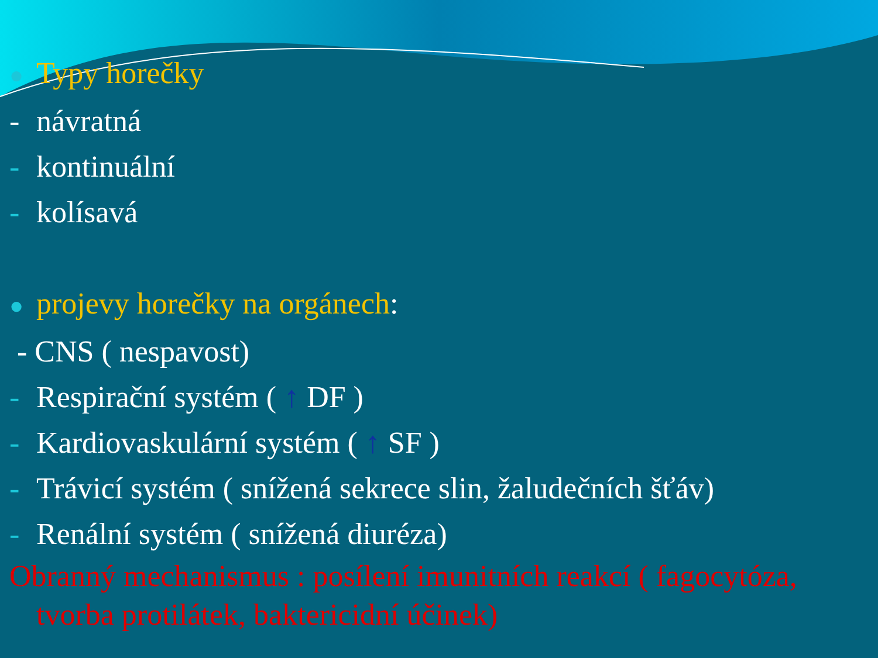● Typy horečky
- návratná
- kontinuální
- kolísavá
● projevy horečky na orgánech:
- CNS ( nespavost)
- Respirační systém ( ↑ DF )
- Kardiovaskulární systém ( ↑ SF )
- Trávicí systém ( snížená sekrece slin, žaludečních šťáv)
- Renální systém ( snížená diuréza)
Obranný mechanismus : posílení imunitních reakcí ( fagocytóza, tvorba protilátek, baktericidní účinek)